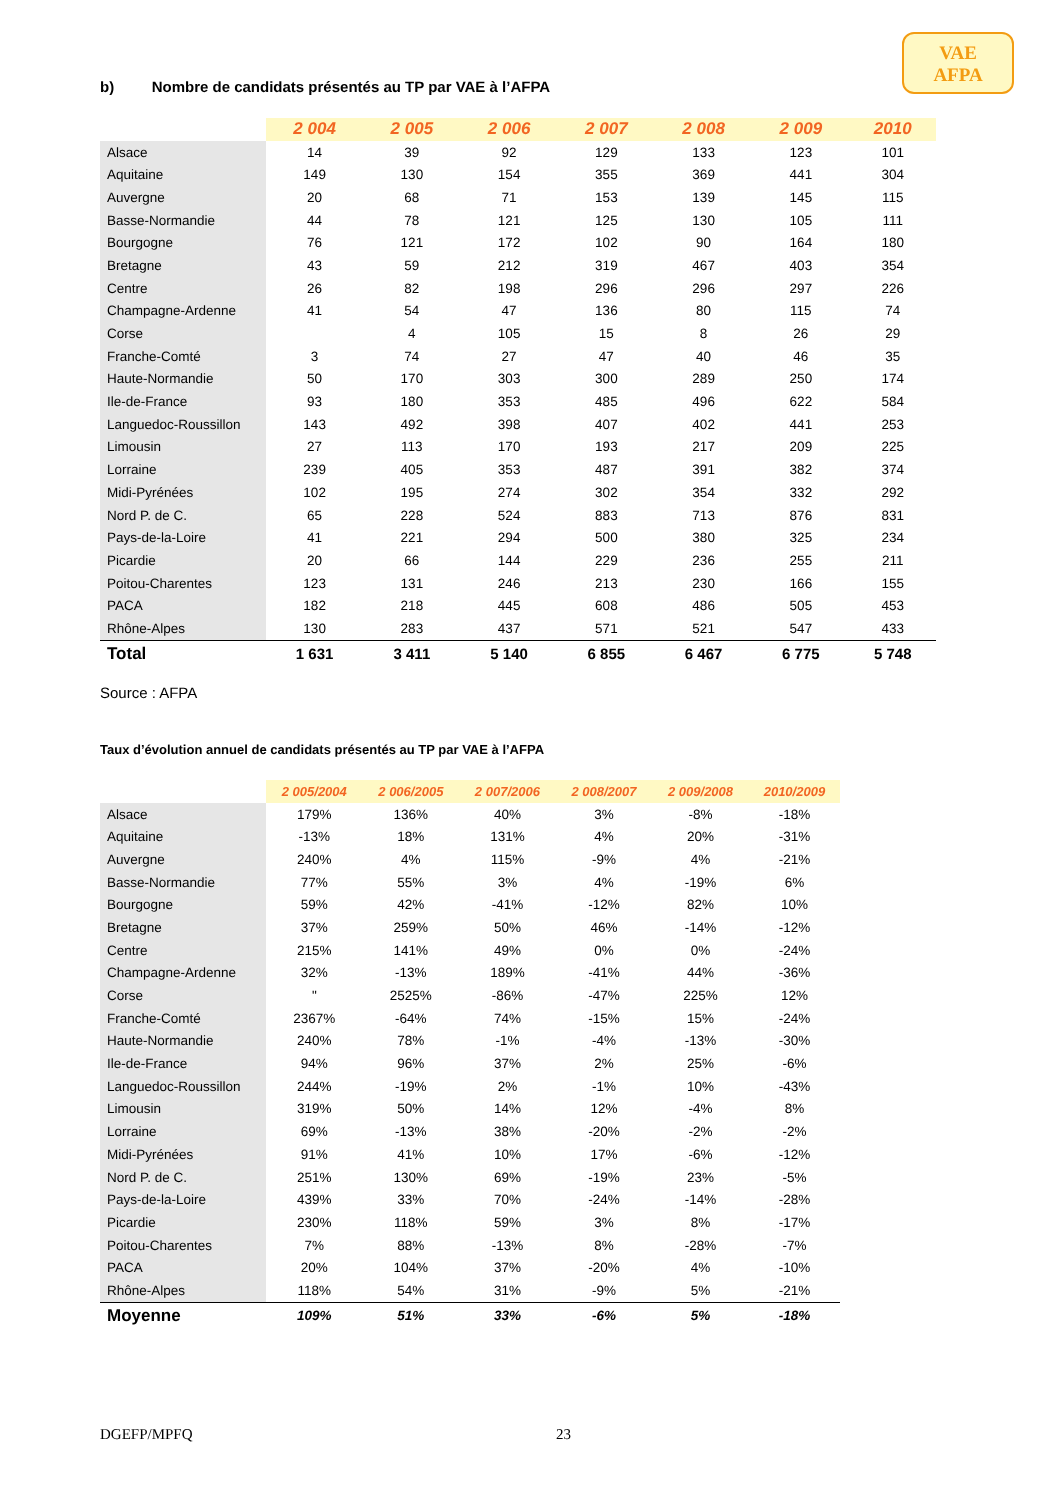VAE
AFPA
b) Nombre de candidats présentés au TP par VAE à l’AFPA
| | 2 004 | 2 005 | 2 006 | 2 007 | 2 008 | 2 009 | 2010 |
| Alsace | 14 | 39 | 92 | 129 | 133 | 123 | 101 |
| Aquitaine | 149 | 130 | 154 | 355 | 369 | 441 | 304 |
| Auvergne | 20 | 68 | 71 | 153 | 139 | 145 | 115 |
| Basse-Normandie | 44 | 78 | 121 | 125 | 130 | 105 | 111 |
| Bourgogne | 76 | 121 | 172 | 102 | 90 | 164 | 180 |
| Bretagne | 43 | 59 | 212 | 319 | 467 | 403 | 354 |
| Centre | 26 | 82 | 198 | 296 | 296 | 297 | 226 |
| Champagne-Ardenne | 41 | 54 | 47 | 136 | 80 | 115 | 74 |
| Corse | | 4 | 105 | 15 | 8 | 26 | 29 |
| Franche-Comté | 3 | 74 | 27 | 47 | 40 | 46 | 35 |
| Haute-Normandie | 50 | 170 | 303 | 300 | 289 | 250 | 174 |
| Ile-de-France | 93 | 180 | 353 | 485 | 496 | 622 | 584 |
| Languedoc-Roussillon | 143 | 492 | 398 | 407 | 402 | 441 | 253 |
| Limousin | 27 | 113 | 170 | 193 | 217 | 209 | 225 |
| Lorraine | 239 | 405 | 353 | 487 | 391 | 382 | 374 |
| Midi-Pyrénées | 102 | 195 | 274 | 302 | 354 | 332 | 292 |
| Nord P. de C. | 65 | 228 | 524 | 883 | 713 | 876 | 831 |
| Pays-de-la-Loire | 41 | 221 | 294 | 500 | 380 | 325 | 234 |
| Picardie | 20 | 66 | 144 | 229 | 236 | 255 | 211 |
| Poitou-Charentes | 123 | 131 | 246 | 213 | 230 | 166 | 155 |
| PACA | 182 | 218 | 445 | 608 | 486 | 505 | 453 |
| Rhône-Alpes | 130 | 283 | 437 | 571 | 521 | 547 | 433 |
| Total | 1 631 | 3 411 | 5 140 | 6 855 | 6 467 | 6 775 | 5 748 |
Source : AFPA
Taux d’évolution annuel de candidats présentés au TP par VAE à l’AFPA
| | 2 005/2004 | 2 006/2005 | 2 007/2006 | 2 008/2007 | 2 009/2008 | 2010/2009 |
| Alsace | 179% | 136% | 40% | 3% | -8% | -18% |
| Aquitaine | -13% | 18% | 131% | 4% | 20% | -31% |
| Auvergne | 240% | 4% | 115% | -9% | 4% | -21% |
| Basse-Normandie | 77% | 55% | 3% | 4% | -19% | 6% |
| Bourgogne | 59% | 42% | -41% | -12% | 82% | 10% |
| Bretagne | 37% | 259% | 50% | 46% | -14% | -12% |
| Centre | 215% | 141% | 49% | 0% | 0% | -24% |
| Champagne-Ardenne | 32% | -13% | 189% | -41% | 44% | -36% |
| Corse | " | 2525% | -86% | -47% | 225% | 12% |
| Franche-Comté | 2367% | -64% | 74% | -15% | 15% | -24% |
| Haute-Normandie | 240% | 78% | -1% | -4% | -13% | -30% |
| Ile-de-France | 94% | 96% | 37% | 2% | 25% | -6% |
| Languedoc-Roussillon | 244% | -19% | 2% | -1% | 10% | -43% |
| Limousin | 319% | 50% | 14% | 12% | -4% | 8% |
| Lorraine | 69% | -13% | 38% | -20% | -2% | -2% |
| Midi-Pyrénées | 91% | 41% | 10% | 17% | -6% | -12% |
| Nord P. de C. | 251% | 130% | 69% | -19% | 23% | -5% |
| Pays-de-la-Loire | 439% | 33% | 70% | -24% | -14% | -28% |
| Picardie | 230% | 118% | 59% | 3% | 8% | -17% |
| Poitou-Charentes | 7% | 88% | -13% | 8% | -28% | -7% |
| PACA | 20% | 104% | 37% | -20% | 4% | -10% |
| Rhône-Alpes | 118% | 54% | 31% | -9% | 5% | -21% |
| Moyenne | 109% | 51% | 33% | -6% | 5% | -18% |
DGEFP/MPFQ 23